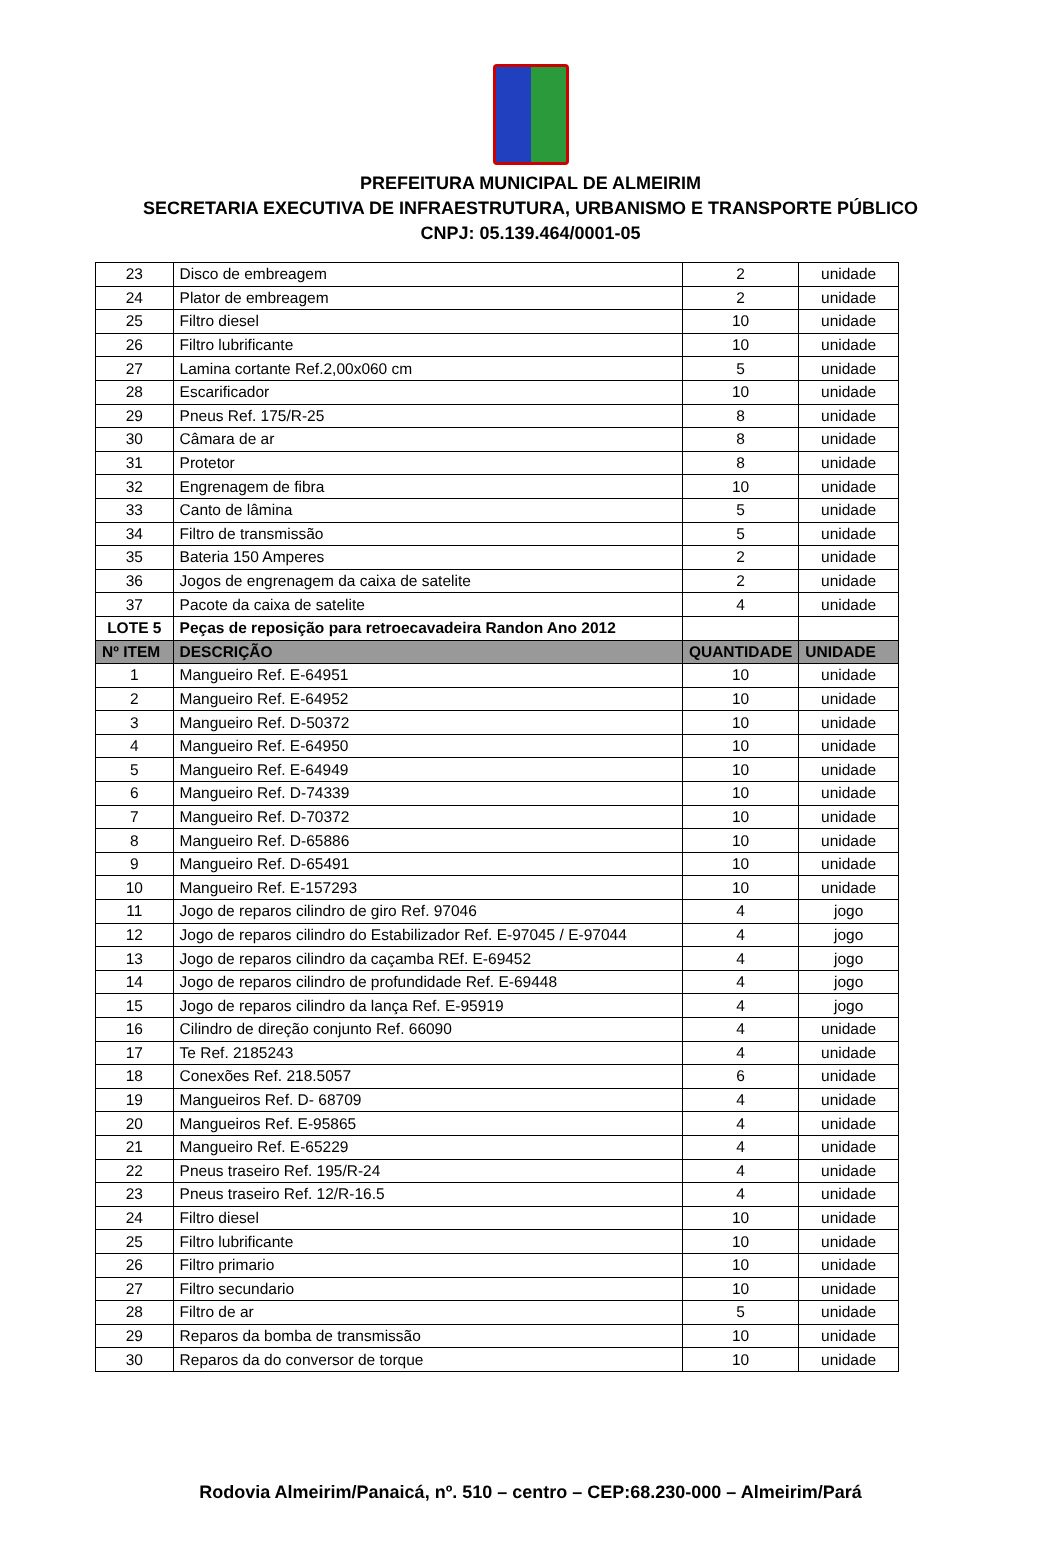PREFEITURA MUNICIPAL DE ALMEIRIM
SECRETARIA EXECUTIVA DE INFRAESTRUTURA, URBANISMO E TRANSPORTE PÚBLICO
CNPJ: 05.139.464/0001-05
| 23 | Disco de embreagem | 2 | unidade |
| 24 | Plator de embreagem | 2 | unidade |
| 25 | Filtro diesel | 10 | unidade |
| 26 | Filtro lubrificante | 10 | unidade |
| 27 | Lamina cortante Ref.2,00x060 cm | 5 | unidade |
| 28 | Escarificador | 10 | unidade |
| 29 | Pneus Ref. 175/R-25 | 8 | unidade |
| 30 | Câmara de ar | 8 | unidade |
| 31 | Protetor | 8 | unidade |
| 32 | Engrenagem de fibra | 10 | unidade |
| 33 | Canto de lâmina | 5 | unidade |
| 34 | Filtro de transmissão | 5 | unidade |
| 35 | Bateria 150 Amperes | 2 | unidade |
| 36 | Jogos de engrenagem da caixa de satelite | 2 | unidade |
| 37 | Pacote da caixa de satelite | 4 | unidade |
| LOTE 5 | Peças de reposição para retroecavadeira Randon Ano 2012 | | |
| Nº ITEM | DESCRIÇÃO | QUANTIDADE | UNIDADE |
| 1 | Mangueiro Ref. E-64951 | 10 | unidade |
| 2 | Mangueiro Ref. E-64952 | 10 | unidade |
| 3 | Mangueiro Ref. D-50372 | 10 | unidade |
| 4 | Mangueiro Ref. E-64950 | 10 | unidade |
| 5 | Mangueiro Ref. E-64949 | 10 | unidade |
| 6 | Mangueiro Ref. D-74339 | 10 | unidade |
| 7 | Mangueiro Ref. D-70372 | 10 | unidade |
| 8 | Mangueiro Ref. D-65886 | 10 | unidade |
| 9 | Mangueiro Ref. D-65491 | 10 | unidade |
| 10 | Mangueiro Ref. E-157293 | 10 | unidade |
| 11 | Jogo de reparos cilindro de giro Ref. 97046 | 4 | jogo |
| 12 | Jogo de reparos cilindro do Estabilizador Ref. E-97045 / E-97044 | 4 | jogo |
| 13 | Jogo de reparos cilindro da caçamba REf. E-69452 | 4 | jogo |
| 14 | Jogo de reparos cilindro de profundidade Ref. E-69448 | 4 | jogo |
| 15 | Jogo de reparos cilindro da lança Ref. E-95919 | 4 | jogo |
| 16 | Cilindro de direção conjunto Ref. 66090 | 4 | unidade |
| 17 | Te Ref. 2185243 | 4 | unidade |
| 18 | Conexões Ref. 218.5057 | 6 | unidade |
| 19 | Mangueiros Ref. D- 68709 | 4 | unidade |
| 20 | Mangueiros Ref. E-95865 | 4 | unidade |
| 21 | Mangueiro Ref. E-65229 | 4 | unidade |
| 22 | Pneus traseiro Ref. 195/R-24 | 4 | unidade |
| 23 | Pneus traseiro Ref. 12/R-16.5 | 4 | unidade |
| 24 | Filtro diesel | 10 | unidade |
| 25 | Filtro lubrificante | 10 | unidade |
| 26 | Filtro primario | 10 | unidade |
| 27 | Filtro secundario | 10 | unidade |
| 28 | Filtro de ar | 5 | unidade |
| 29 | Reparos da bomba de transmissão | 10 | unidade |
| 30 | Reparos da do conversor de torque | 10 | unidade |
Rodovia Almeirim/Panaicá, nº. 510 – centro – CEP:68.230-000 – Almeirim/Pará